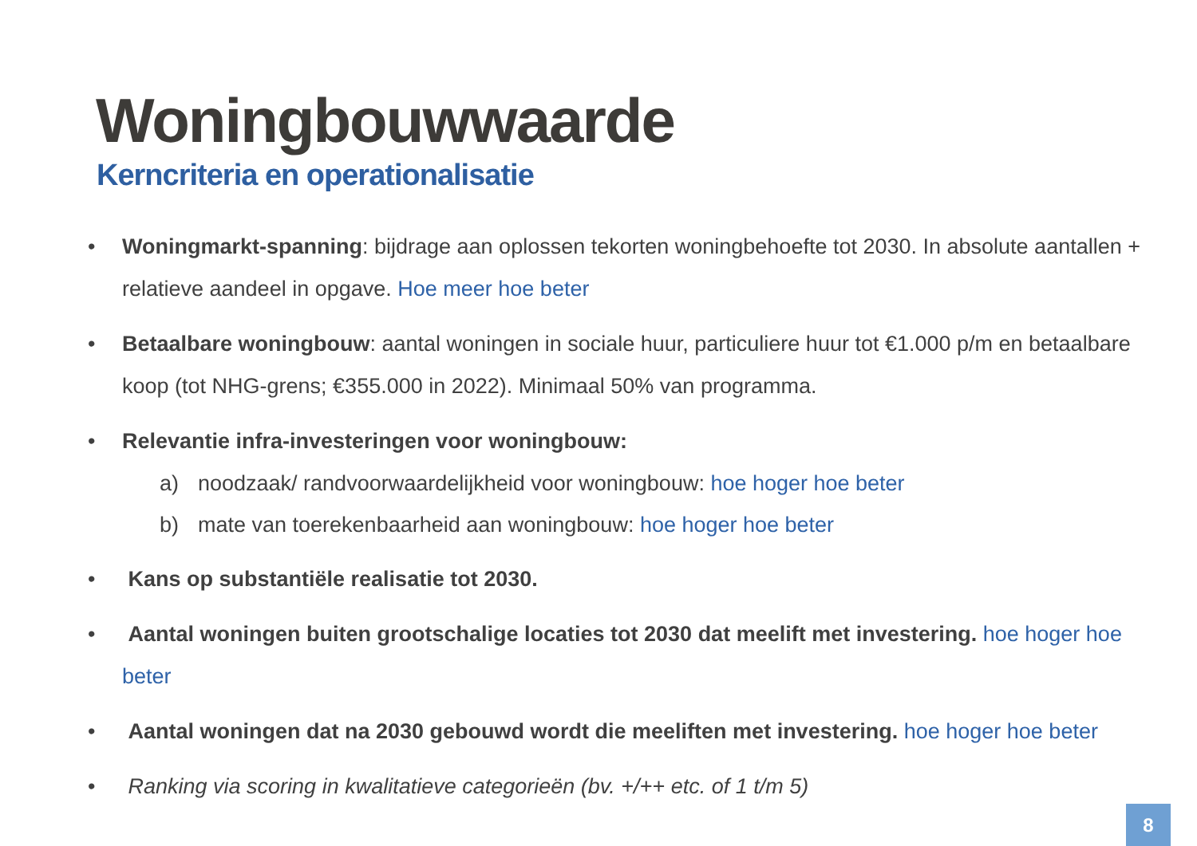Woningbouwwaarde
Kerncriteria en operationalisatie
• Woningmarkt-spanning: bijdrage aan oplossen tekorten woningbehoefte tot 2030. In absolute aantallen + relatieve aandeel in opgave. Hoe meer hoe beter
• Betaalbare woningbouw: aantal woningen in sociale huur, particuliere huur tot €1.000 p/m en betaalbare koop (tot NHG-grens; €355.000 in 2022). Minimaal 50% van programma.
• Relevantie infra-investeringen voor woningbouw:
a) noodzaak/ randvoorwaardelijkheid voor woningbouw: hoe hoger hoe beter
b) mate van toerekenbaarheid aan woningbouw: hoe hoger hoe beter
• Kans op substantiële realisatie tot 2030.
• Aantal woningen buiten grootschalige locaties tot 2030 dat meelift met investering. hoe hoger hoe beter
• Aantal woningen dat na 2030 gebouwd wordt die meeliften met investering. hoe hoger hoe beter
• Ranking via scoring in kwalitatieve categorieën (bv. +/++ etc. of 1 t/m 5)
8